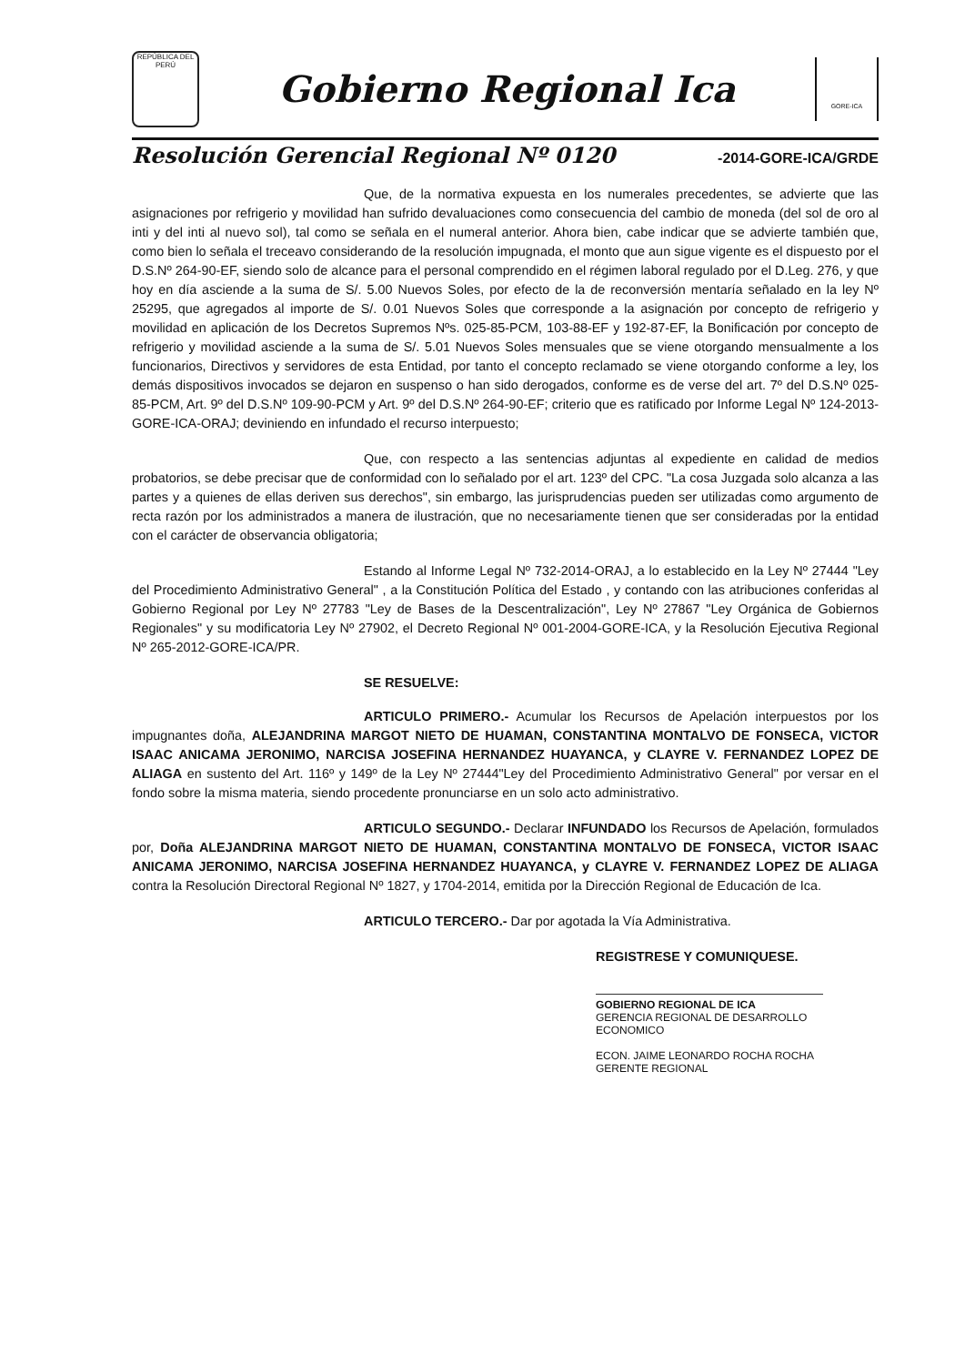REPÚBLICA DEL PERÚ
Gobierno Regional Ica
GORE-ICA
Resolución Gerencial Regional Nº 0120 -2014-GORE-ICA/GRDE
Que, de la normativa expuesta en los numerales precedentes, se advierte que las asignaciones por refrigerio y movilidad han sufrido devaluaciones como consecuencia del cambio de moneda (del sol de oro al inti y del inti al nuevo sol), tal como se señala en el numeral anterior. Ahora bien, cabe indicar que se advierte también que, como bien lo señala el treceavo considerando de la resolución impugnada, el monto que aun sigue vigente es el dispuesto por el D.S.Nº 264-90-EF, siendo solo de alcance para el personal comprendido en el régimen laboral regulado por el D.Leg. 276, y que hoy en día asciende a la suma de S/. 5.00 Nuevos Soles, por efecto de la de reconversión mentaría señalado en la ley Nº 25295, que agregados al importe de S/. 0.01 Nuevos Soles que corresponde a la asignación por concepto de refrigerio y movilidad en aplicación de los Decretos Supremos Nºs. 025-85-PCM, 103-88-EF y 192-87-EF, la Bonificación por concepto de refrigerio y movilidad asciende a la suma de S/. 5.01 Nuevos Soles mensuales que se viene otorgando mensualmente a los funcionarios, Directivos y servidores de esta Entidad, por tanto el concepto reclamado se viene otorgando conforme a ley, los demás dispositivos invocados se dejaron en suspenso o han sido derogados, conforme es de verse del art. 7º del D.S.Nº 025-85-PCM, Art. 9º del D.S.Nº 109-90-PCM y Art. 9º del D.S.Nº 264-90-EF; criterio que es ratificado por Informe Legal Nº 124-2013-GORE-ICA-ORAJ; deviniendo en infundado el recurso interpuesto;
Que, con respecto a las sentencias adjuntas al expediente en calidad de medios probatorios, se debe precisar que de conformidad con lo señalado por el art. 123º del CPC. "La cosa Juzgada solo alcanza a las partes y a quienes de ellas deriven sus derechos", sin embargo, las jurisprudencias pueden ser utilizadas como argumento de recta razón por los administrados a manera de ilustración, que no necesariamente tienen que ser consideradas por la entidad con el carácter de observancia obligatoria;
Estando al Informe Legal Nº 732-2014-ORAJ, a lo establecido en la Ley Nº 27444 "Ley del Procedimiento Administrativo General" , a la Constitución Política del Estado , y contando con las atribuciones conferidas al Gobierno Regional por Ley Nº 27783 "Ley de Bases de la Descentralización", Ley Nº 27867 "Ley Orgánica de Gobiernos Regionales" y su modificatoria Ley Nº 27902, el Decreto Regional Nº 001-2004-GORE-ICA, y la Resolución Ejecutiva Regional Nº 265-2012-GORE-ICA/PR.
SE RESUELVE:
ARTICULO PRIMERO.- Acumular los Recursos de Apelación interpuestos por los impugnantes doña, ALEJANDRINA MARGOT NIETO DE HUAMAN, CONSTANTINA MONTALVO DE FONSECA, VICTOR ISAAC ANICAMA JERONIMO, NARCISA JOSEFINA HERNANDEZ HUAYANCA, y CLAYRE V. FERNANDEZ LOPEZ DE ALIAGA en sustento del Art. 116º y 149º de la Ley Nº 27444"Ley del Procedimiento Administrativo General" por versar en el fondo sobre la misma materia, siendo procedente pronunciarse en un solo acto administrativo.
ARTICULO SEGUNDO.- Declarar INFUNDADO los Recursos de Apelación, formulados por, Doña ALEJANDRINA MARGOT NIETO DE HUAMAN, CONSTANTINA MONTALVO DE FONSECA, VICTOR ISAAC ANICAMA JERONIMO, NARCISA JOSEFINA HERNANDEZ HUAYANCA, y CLAYRE V. FERNANDEZ LOPEZ DE ALIAGA contra la Resolución Directoral Regional Nº 1827, y 1704-2014, emitida por la Dirección Regional de Educación de Ica.
ARTICULO TERCERO.- Dar por agotada la Vía Administrativa.
REGISTRESE Y COMUNIQUESE.
GOBIERNO REGIONAL DE ICA
GERENCIA REGIONAL DE DESARROLLO ECONOMICO
ECON. JAIME LEONARDO ROCHA ROCHA
GERENTE REGIONAL